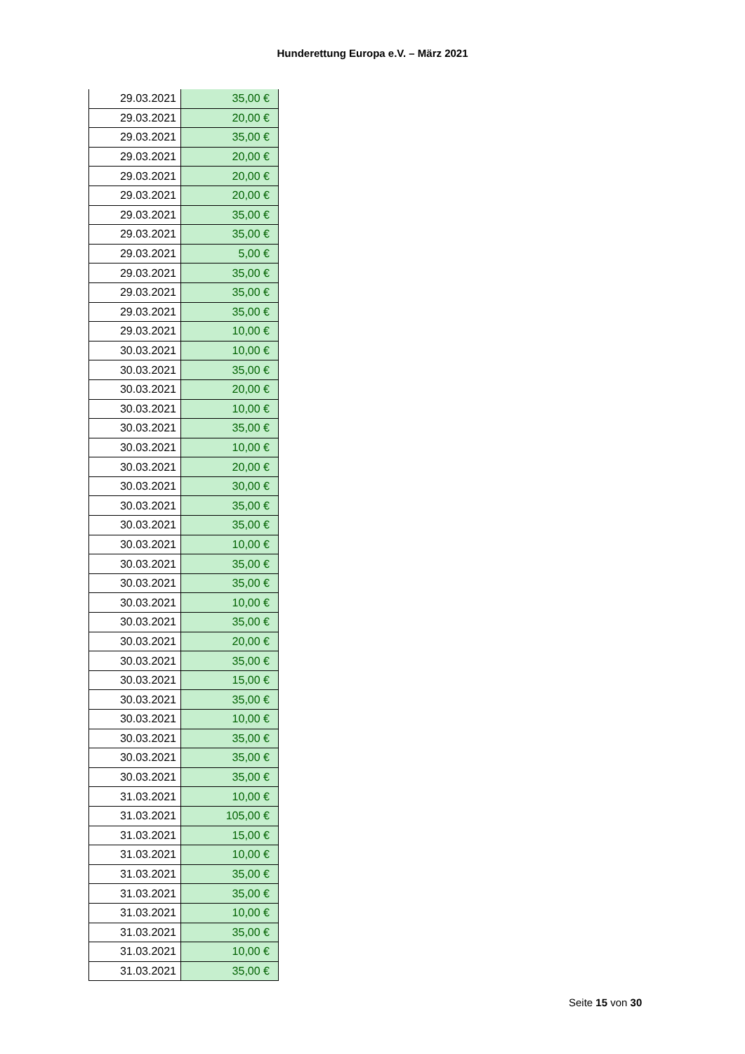Hunderettung Europa e.V. – März 2021
| 29.03.2021 | 35,00 € |
| 29.03.2021 | 20,00 € |
| 29.03.2021 | 35,00 € |
| 29.03.2021 | 20,00 € |
| 29.03.2021 | 20,00 € |
| 29.03.2021 | 20,00 € |
| 29.03.2021 | 35,00 € |
| 29.03.2021 | 35,00 € |
| 29.03.2021 | 5,00 € |
| 29.03.2021 | 35,00 € |
| 29.03.2021 | 35,00 € |
| 29.03.2021 | 35,00 € |
| 29.03.2021 | 10,00 € |
| 30.03.2021 | 10,00 € |
| 30.03.2021 | 35,00 € |
| 30.03.2021 | 20,00 € |
| 30.03.2021 | 10,00 € |
| 30.03.2021 | 35,00 € |
| 30.03.2021 | 10,00 € |
| 30.03.2021 | 20,00 € |
| 30.03.2021 | 30,00 € |
| 30.03.2021 | 35,00 € |
| 30.03.2021 | 35,00 € |
| 30.03.2021 | 10,00 € |
| 30.03.2021 | 35,00 € |
| 30.03.2021 | 35,00 € |
| 30.03.2021 | 10,00 € |
| 30.03.2021 | 35,00 € |
| 30.03.2021 | 20,00 € |
| 30.03.2021 | 35,00 € |
| 30.03.2021 | 15,00 € |
| 30.03.2021 | 35,00 € |
| 30.03.2021 | 10,00 € |
| 30.03.2021 | 35,00 € |
| 30.03.2021 | 35,00 € |
| 30.03.2021 | 35,00 € |
| 31.03.2021 | 10,00 € |
| 31.03.2021 | 105,00 € |
| 31.03.2021 | 15,00 € |
| 31.03.2021 | 10,00 € |
| 31.03.2021 | 35,00 € |
| 31.03.2021 | 35,00 € |
| 31.03.2021 | 10,00 € |
| 31.03.2021 | 35,00 € |
| 31.03.2021 | 10,00 € |
| 31.03.2021 | 35,00 € |
Seite 15 von 30